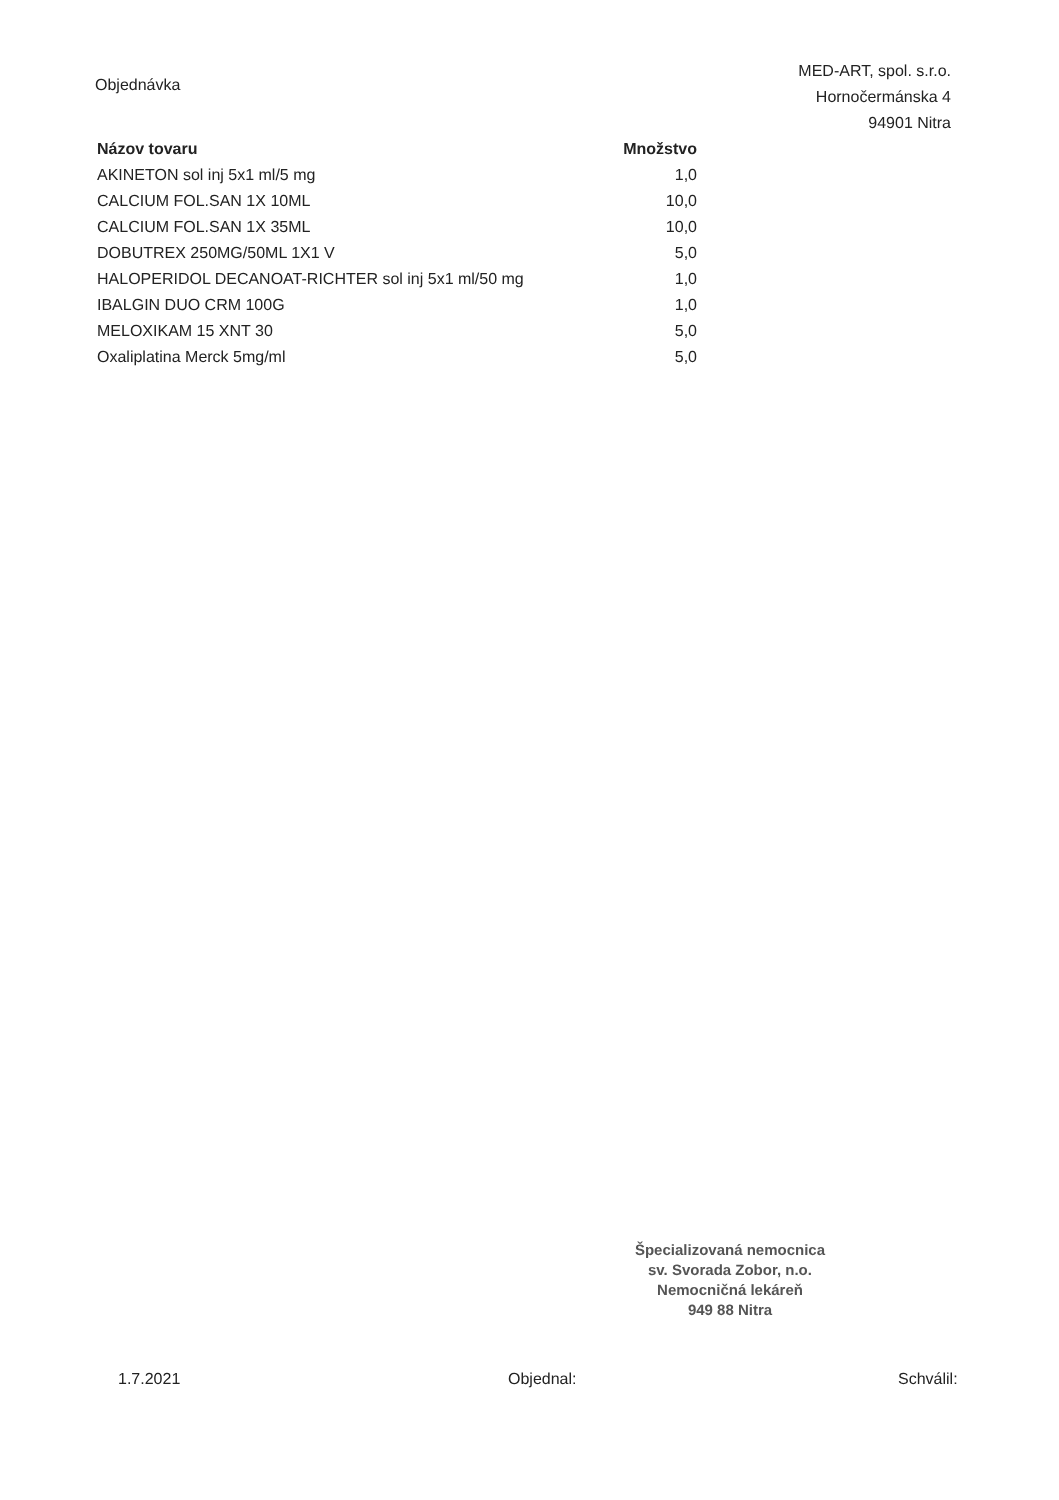Objednávka
MED-ART, spol. s.r.o.
Hornočermánska 4
94901 Nitra
| Názov tovaru | Množstvo |
| --- | --- |
| AKINETON sol inj 5x1 ml/5 mg | 1,0 |
| CALCIUM FOL.SAN 1X 10ML | 10,0 |
| CALCIUM FOL.SAN 1X 35ML | 10,0 |
| DOBUTREX 250MG/50ML 1X1 V | 5,0 |
| HALOPERIDOL DECANOAT-RICHTER sol inj 5x1 ml/50 mg | 1,0 |
| IBALGIN DUO CRM 100G | 1,0 |
| MELOXIKAM 15 XNT 30 | 5,0 |
| Oxaliplatina Merck 5mg/ml | 5,0 |
Špecializovaná nemocnica
sv. Svorada Zobor, n.o.
Nemocničná lekáreň
949 88 Nitra
1.7.2021 Objednal: Schválil: